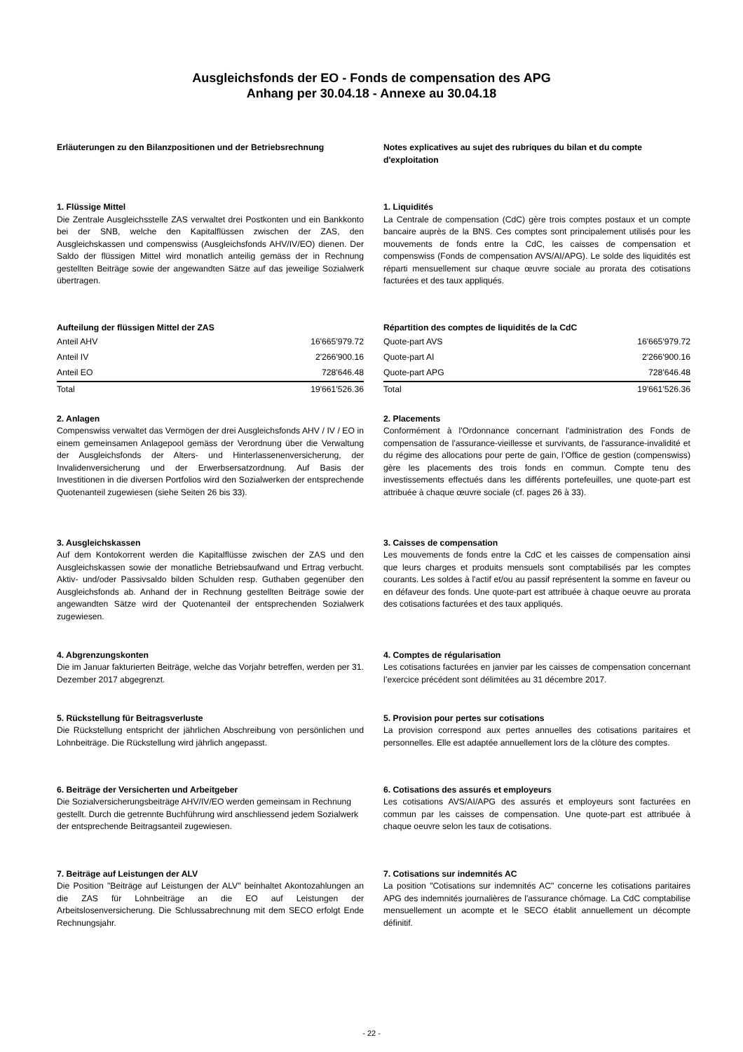Ausgleichsfonds der EO - Fonds de compensation des APG
Anhang per 30.04.18 - Annexe au 30.04.18
Erläuterungen zu den Bilanzpositionen und der Betriebsrechnung
1. Flüssige Mittel
Die Zentrale Ausgleichsstelle ZAS verwaltet drei Postkonten und ein Bankkonto bei der SNB, welche den Kapitalflüssen zwischen der ZAS, den Ausgleichskassen und compenswiss (Ausgleichsfonds AHV/IV/EO) dienen. Der Saldo der flüssigen Mittel wird monatlich anteilig gemäss der in Rechnung gestellten Beiträge sowie der angewandten Sätze auf das jeweilige Sozialwerk übertragen.
Aufteilung der flüssigen Mittel der ZAS
| Anteil AHV | 16'665'979.72 |
| Anteil IV | 2'266'900.16 |
| Anteil EO | 728'646.48 |
| Total | 19'661'526.36 |
2. Anlagen
Compenswiss verwaltet das Vermögen der drei Ausgleichsfonds AHV / IV / EO in einem gemeinsamen Anlagepool gemäss der Verordnung über die Verwaltung der Ausgleichsfonds der Alters- und Hinterlassenenversicherung, der Invalidenversicherung und der Erwerbsersatzordnung. Auf Basis der Investitionen in die diversen Portfolios wird den Sozialwerken der entsprechende Quotenanteil zugewiesen (siehe Seiten 26 bis 33).
3. Ausgleichskassen
Auf dem Kontokorrent werden die Kapitalflüsse zwischen der ZAS und den Ausgleichskassen sowie der monatliche Betriebsaufwand und Ertrag verbucht. Aktiv- und/oder Passivsaldo bilden Schulden resp. Guthaben gegenüber den Ausgleichsfonds ab. Anhand der in Rechnung gestellten Beiträge sowie der angewandten Sätze wird der Quotenanteil der entsprechenden Sozialwerk zugewiesen.
4. Abgrenzungskonten
Die im Januar fakturierten Beiträge, welche das Vorjahr betreffen, werden per 31. Dezember 2017 abgegrenzt.
5. Rückstellung für Beitragsverluste
Die Rückstellung entspricht der jährlichen Abschreibung von persönlichen und Lohnbeiträge. Die Rückstellung wird jährlich angepasst.
6. Beiträge der Versicherten und Arbeitgeber
Die Sozialversicherungsbeiträge AHV/IV/EO werden gemeinsam in Rechnung gestellt. Durch die getrennte Buchführung wird anschliessend jedem Sozialwerk der entsprechende Beitragsanteil zugewiesen.
7. Beiträge auf Leistungen der ALV
Die Position "Beiträge auf Leistungen der ALV" beinhaltet Akontozahlungen an die ZAS für Lohnbeiträge an die EO auf Leistungen der Arbeitslosenversicherung. Die Schlussabrechnung mit dem SECO erfolgt Ende Rechnungsjahr.
Notes explicatives au sujet des rubriques du bilan et du compte d'exploitation
1. Liquidités
La Centrale de compensation (CdC) gère trois comptes postaux et un compte bancaire auprès de la BNS. Ces comptes sont principalement utilisés pour les mouvements de fonds entre la CdC, les caisses de compensation et compenswiss (Fonds de compensation AVS/AI/APG). Le solde des liquidités est réparti mensuellement sur chaque œuvre sociale au prorata des cotisations facturées et des taux appliqués.
Répartition des comptes de liquidités de la CdC
| Quote-part AVS | 16'665'979.72 |
| Quote-part AI | 2'266'900.16 |
| Quote-part APG | 728'646.48 |
| Total | 19'661'526.36 |
2. Placements
Conformément à l'Ordonnance concernant l'administration des Fonds de compensation de l'assurance-vieillesse et survivants, de l'assurance-invalidité et du régime des allocations pour perte de gain, l’Office de gestion (compenswiss) gère les placements des trois fonds en commun. Compte tenu des investissements effectués dans les différents portefeuilles, une quote-part est attribuée à chaque œuvre sociale (cf. pages 26 à 33).
3. Caisses de compensation
Les mouvements de fonds entre la CdC et les caisses de compensation ainsi que leurs charges et produits mensuels sont comptabilisés par les comptes courants. Les soldes à l'actif et/ou au passif représentent la somme en faveur ou en défaveur des fonds. Une quote-part est attribuée à chaque oeuvre au prorata des cotisations facturées et des taux appliqués.
4. Comptes de régularisation
Les cotisations facturées en janvier par les caisses de compensation concernant l’exercice précédent sont délimitées au 31 décembre 2017.
5. Provision pour pertes sur cotisations
La provision correspond aux pertes annuelles des cotisations paritaires et personnelles. Elle est adaptée annuellement lors de la clôture des comptes.
6. Cotisations des assurés et employeurs
Les cotisations AVS/AI/APG des assurés et employeurs sont facturées en commun par les caisses de compensation. Une quote-part est attribuée à chaque oeuvre selon les taux de cotisations.
7. Cotisations sur indemnités AC
La position "Cotisations sur indemnités AC" concerne les cotisations paritaires APG des indemnités journalières de l'assurance chômage. La CdC comptabilise mensuellement un acompte et le SECO établit annuellement un décompte définitif.
- 22 -